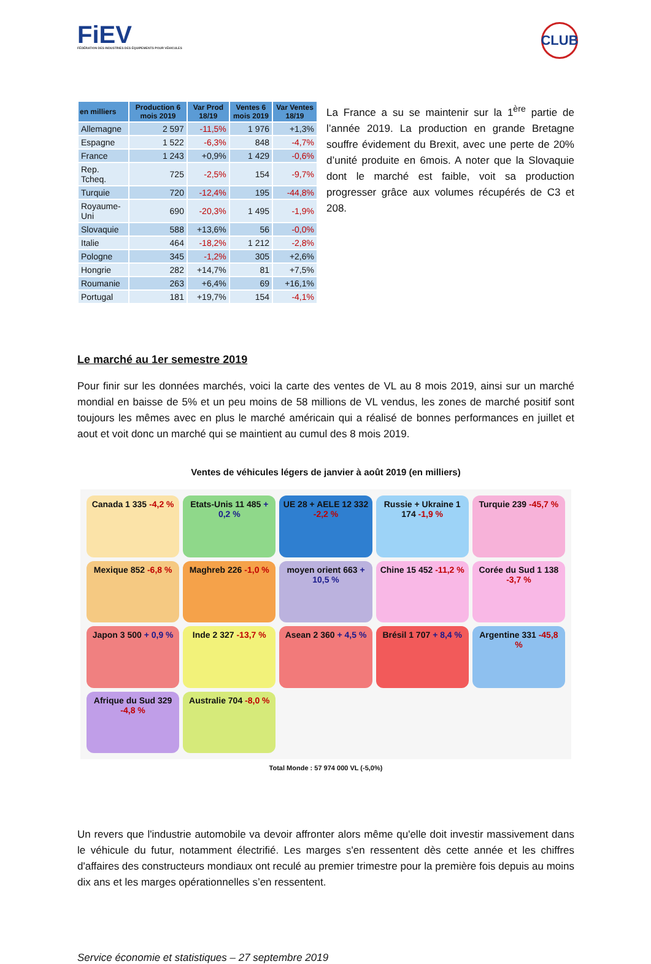FiEV
FÉDÉRATION DES INDUSTRIES DES ÉQUIPEMENTS POUR VÉHICULES
CLUB
| en milliers | Production 6 mois 2019 | Var Prod 18/19 | Ventes 6 mois 2019 | Var Ventes 18/19 |
| --- | --- | --- | --- | --- |
| Allemagne | 2 597 | -11,5% | 1 976 | +1,3% |
| Espagne | 1 522 | -6,3% | 848 | -4,7% |
| France | 1 243 | +0,9% | 1 429 | -0,6% |
| Rep. Tcheq. | 725 | -2,5% | 154 | -9,7% |
| Turquie | 720 | -12,4% | 195 | -44,8% |
| Royaume-Uni | 690 | -20,3% | 1 495 | -1,9% |
| Slovaquie | 588 | +13,6% | 56 | -0,0% |
| Italie | 464 | -18,2% | 1 212 | -2,8% |
| Pologne | 345 | -1,2% | 305 | +2,6% |
| Hongrie | 282 | +14,7% | 81 | +7,5% |
| Roumanie | 263 | +6,4% | 69 | +16,1% |
| Portugal | 181 | +19,7% | 154 | -4,1% |
La France a su se maintenir sur la 1<sup>ère</sup> partie de l’année 2019. La production en grande Bretagne souffre évidement du Brexit, avec une perte de 20% d’unité produite en 6mois. A noter que la Slovaquie dont le marché est faible, voit sa production progresser grâce aux volumes récupérés de C3 et 208.
Le marché au 1er semestre 2019
Pour finir sur les données marchés, voici la carte des ventes de VL au 8 mois 2019, ainsi sur un marché mondial en baisse de 5% et un peu moins de 58 millions de VL vendus, les zones de marché positif sont toujours les mêmes avec en plus le marché américain qui a réalisé de bonnes performances en juillet et aout et voit donc un marché qui se maintient au cumul des 8 mois 2019.
Ventes de véhicules légers de janvier à août 2019 (en milliers)
Canada 1 335 -4,2 %
Etats-Unis 11 485 + 0,2 %
UE 28 + AELE 12 332 -2,2 %
Russie + Ukraine 1 174 -1,9 %
Turquie 239 -45,7 %
Mexique 852 -6,8 %
Maghreb 226 -1,0 %
moyen orient 663 + 10,5 %
Chine 15 452 -11,2 %
Corée du Sud 1 138 -3,7 %
Japon 3 500 + 0,9 %
Inde 2 327 -13,7 %
Asean 2 360 + 4,5 %
Brésil 1 707 + 8,4 %
Argentine 331 -45,8 %
Afrique du Sud 329 -4,8 %
Australie 704 -8,0 %
Total Monde : 57 974 000 VL (-5,0%)
Un revers que l'industrie automobile va devoir affronter alors même qu'elle doit investir massivement dans le véhicule du futur, notamment électrifié. Les marges s'en ressentent dès cette année et les chiffres d'affaires des constructeurs mondiaux ont reculé au premier trimestre pour la première fois depuis au moins dix ans et les marges opérationnelles s’en ressentent.
Service économie et statistiques – 27 septembre 2019